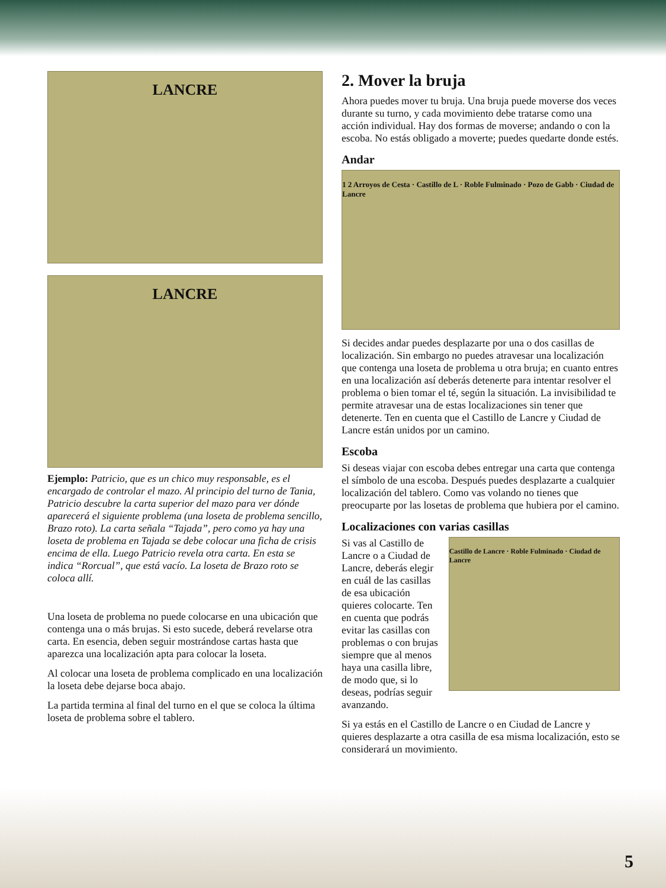LANCRE
LANCRE
Ejemplo: Patricio, que es un chico muy responsable, es el encargado de controlar el mazo. Al principio del turno de Tania, Patricio descubre la carta superior del mazo para ver dónde aparecerá el siguiente problema (una loseta de problema sencillo, Brazo roto). La carta señala “Tajada”, pero como ya hay una loseta de problema en Tajada se debe colocar una ficha de crisis encima de ella. Luego Patricio revela otra carta. En esta se indica “Rorcual”, que está vacío. La loseta de Brazo roto se coloca allí.
Una loseta de problema no puede colocarse en una ubicación que contenga una o más brujas. Si esto sucede, deberá revelarse otra carta. En esencia, deben seguir mostrándose cartas hasta que aparezca una localización apta para colocar la loseta.
Al colocar una loseta de problema complicado en una localización la loseta debe dejarse boca abajo.
La partida termina al final del turno en el que se coloca la última loseta de problema sobre el tablero.
2. Mover la bruja
Ahora puedes mover tu bruja. Una bruja puede moverse dos veces durante su turno, y cada movimiento debe tratarse como una acción individual. Hay dos formas de moverse; andando o con la escoba. No estás obligado a moverte; puedes quedarte donde estés.
Andar
1 2 Arroyos de Cesta · Castillo de L · Roble Fulminado · Pozo de Gabb · Ciudad de Lancre
Si decides andar puedes desplazarte por una o dos casillas de localización. Sin embargo no puedes atravesar una localización que contenga una loseta de problema u otra bruja; en cuanto entres en una localización así deberás detenerte para intentar resolver el problema o bien tomar el té, según la situación. La invisibilidad te permite atravesar una de estas localizaciones sin tener que detenerte. Ten en cuenta que el Castillo de Lancre y Ciudad de Lancre están unidos por un camino.
Escoba
Si deseas viajar con escoba debes entregar una carta que contenga el símbolo de una escoba. Después puedes desplazarte a cualquier localización del tablero. Como vas volando no tienes que preocuparte por las losetas de problema que hubiera por el camino.
Localizaciones con varias casillas
Si vas al Castillo de Lancre o a Ciudad de Lancre, deberás elegir en cuál de las casillas de esa ubicación quieres colocarte. Ten en cuenta que podrás evitar las casillas con problemas o con brujas siempre que al menos haya una casilla libre, de modo que, si lo deseas, podrías seguir avanzando.
Castillo de Lancre · Roble Fulminado · Ciudad de Lancre
Si ya estás en el Castillo de Lancre o en Ciudad de Lancre y quieres desplazarte a otra casilla de esa misma localización, esto se considerará un movimiento.
5